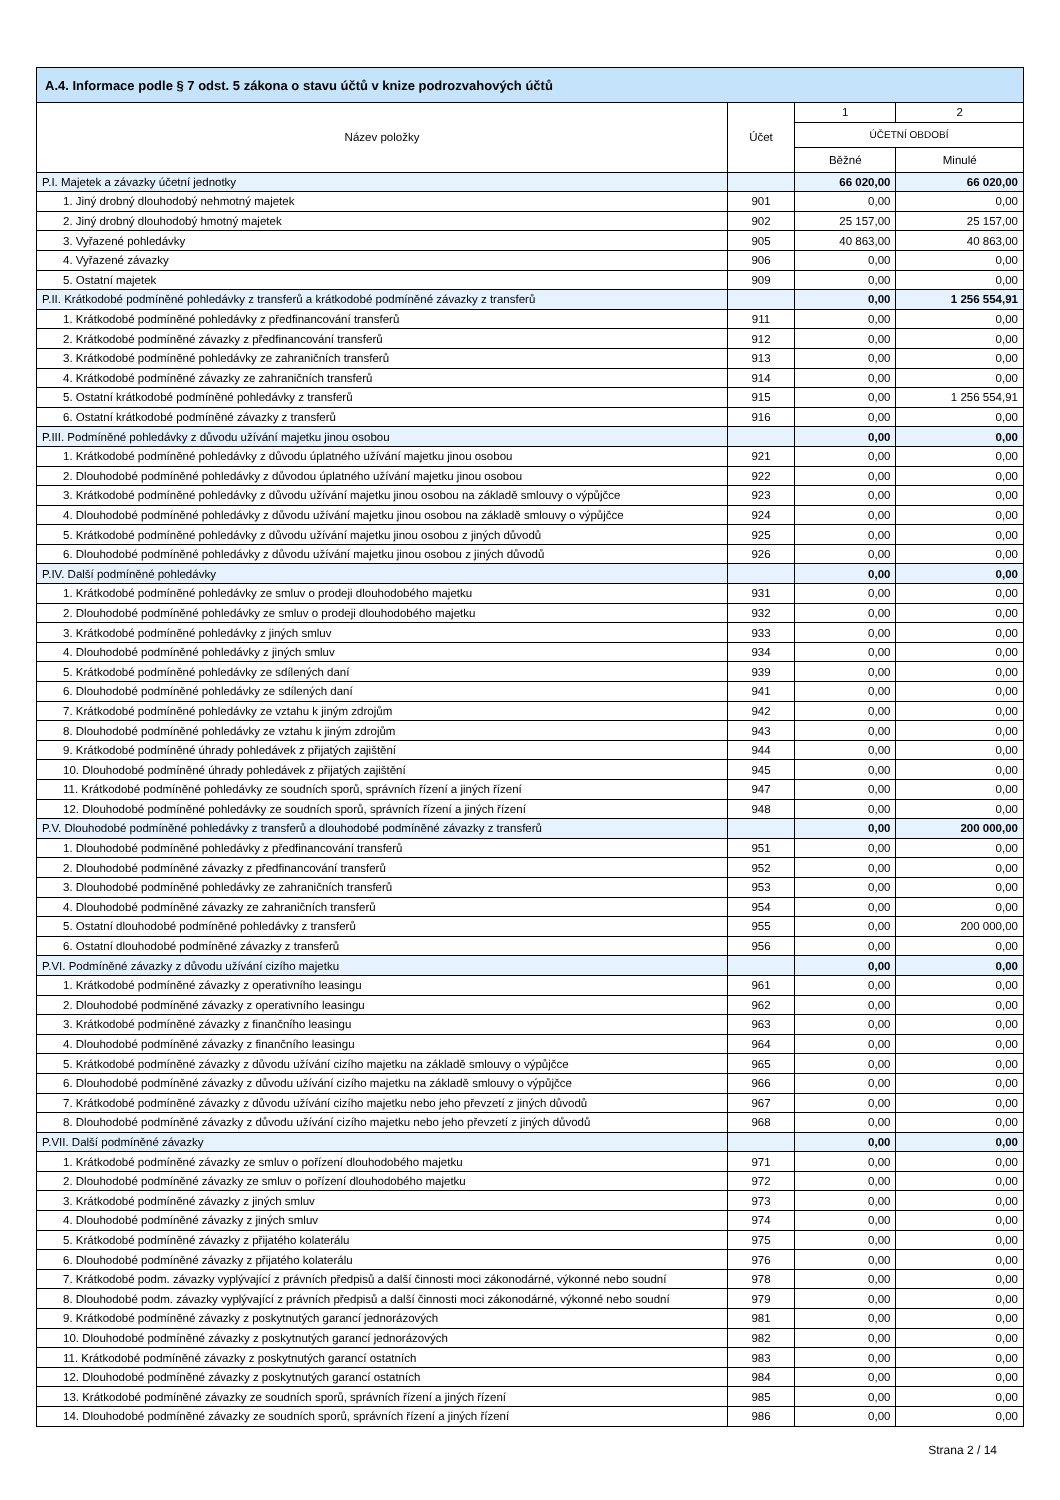| A.4. Informace podle § 7 odst. 5 zákona o stavu účtů v knize podrozvahových účtů | | | |
| --- | --- | --- | --- |
| Název položky | Účet | 1 | 2 |
| | | ÚČETNÍ OBDOBÍ | |
| | | Běžné | Minulé |
| P.I. Majetek a závazky účetní jednotky | | 66 020,00 | 66 020,00 |
| 1. Jiný drobný dlouhodobý nehmotný majetek | 901 | 0,00 | 0,00 |
| 2. Jiný drobný dlouhodobý hmotný majetek | 902 | 25 157,00 | 25 157,00 |
| 3. Vyřazené pohledávky | 905 | 40 863,00 | 40 863,00 |
| 4. Vyřazené závazky | 906 | 0,00 | 0,00 |
| 5. Ostatní majetek | 909 | 0,00 | 0,00 |
| P.II. Krátkodobé podmíněné pohledávky z transferů a krátkodobé podmíněné závazky z transferů | | 0,00 | 1 256 554,91 |
| 1. Krátkodobé podmíněné pohledávky z předfinancování transferů | 911 | 0,00 | 0,00 |
| 2. Krátkodobé podmíněné závazky z předfinancování transferů | 912 | 0,00 | 0,00 |
| 3. Krátkodobé podmíněné pohledávky ze zahraničních transferů | 913 | 0,00 | 0,00 |
| 4. Krátkodobé podmíněné závazky ze zahraničních transferů | 914 | 0,00 | 0,00 |
| 5. Ostatní krátkodobé podmíněné pohledávky z transferů | 915 | 0,00 | 1 256 554,91 |
| 6. Ostatní krátkodobé podmíněné závazky z transferů | 916 | 0,00 | 0,00 |
| P.III. Podmíněné pohledávky z důvodu užívání majetku jinou osobou | | 0,00 | 0,00 |
| 1. Krátkodobé podmíněné pohledávky z důvodu úplatného užívání majetku jinou osobou | 921 | 0,00 | 0,00 |
| 2. Dlouhodobé podmíněné pohledávky z důvodou úplatného užívání majetku jinou osobou | 922 | 0,00 | 0,00 |
| 3. Krátkodobé podmíněné pohledávky z důvodu užívání majetku jinou osobou na základě smlouvy o výpůjčce | 923 | 0,00 | 0,00 |
| 4. Dlouhodobé podmíněné pohledávky z důvodu užívání majetku jinou osobou na základě smlouvy o výpůjčce | 924 | 0,00 | 0,00 |
| 5. Krátkodobé podmíněné pohledávky z důvodu užívání majetku jinou osobou z jiných důvodů | 925 | 0,00 | 0,00 |
| 6. Dlouhodobé podmíněné pohledávky z důvodu užívání majetku jinou osobou z jiných důvodů | 926 | 0,00 | 0,00 |
| P.IV. Další podmíněné pohledávky | | 0,00 | 0,00 |
| 1. Krátkodobé podmíněné pohledávky ze smluv o prodeji dlouhodobého majetku | 931 | 0,00 | 0,00 |
| 2. Dlouhodobé podmíněné pohledávky ze smluv o prodeji dlouhodobého majetku | 932 | 0,00 | 0,00 |
| 3. Krátkodobé podmíněné pohledávky z jiných smluv | 933 | 0,00 | 0,00 |
| 4. Dlouhodobé podmíněné pohledávky z jiných smluv | 934 | 0,00 | 0,00 |
| 5. Krátkodobé podmíněné pohledávky ze sdílených daní | 939 | 0,00 | 0,00 |
| 6. Dlouhodobé podmíněné pohledávky ze sdílených daní | 941 | 0,00 | 0,00 |
| 7. Krátkodobé podmíněné pohledávky ze vztahu k jiným zdrojům | 942 | 0,00 | 0,00 |
| 8. Dlouhodobé podmíněné pohledávky ze vztahu k jiným zdrojům | 943 | 0,00 | 0,00 |
| 9. Krátkodobé podmíněné úhrady pohledávek z přijatých zajištění | 944 | 0,00 | 0,00 |
| 10. Dlouhodobé podmíněné úhrady pohledávek z přijatých zajištění | 945 | 0,00 | 0,00 |
| 11. Krátkodobé podmíněné pohledávky ze soudních sporů, správních řízení a jiných řízení | 947 | 0,00 | 0,00 |
| 12. Dlouhodobé podmíněné pohledávky ze soudních sporů, správních řízení a jiných řízení | 948 | 0,00 | 0,00 |
| P.V. Dlouhodobé podmíněné pohledávky z transferů a dlouhodobé podmíněné závazky z transferů | | 0,00 | 200 000,00 |
| 1. Dlouhodobé podmíněné pohledávky z předfinancování transferů | 951 | 0,00 | 0,00 |
| 2. Dlouhodobé podmíněné závazky z předfinancování transferů | 952 | 0,00 | 0,00 |
| 3. Dlouhodobé podmíněné pohledávky ze zahraničních transferů | 953 | 0,00 | 0,00 |
| 4. Dlouhodobé podmíněné závazky ze zahraničních transferů | 954 | 0,00 | 0,00 |
| 5. Ostatní dlouhodobé podmíněné pohledávky z transferů | 955 | 0,00 | 200 000,00 |
| 6. Ostatní dlouhodobé podmíněné závazky z transferů | 956 | 0,00 | 0,00 |
| P.VI. Podmíněné závazky z důvodu užívání cizího majetku | | 0,00 | 0,00 |
| 1. Krátkodobé podmíněné závazky z operativního leasingu | 961 | 0,00 | 0,00 |
| 2. Dlouhodobé podmíněné závazky z operativního leasingu | 962 | 0,00 | 0,00 |
| 3. Krátkodobé podmíněné závazky z finančního leasingu | 963 | 0,00 | 0,00 |
| 4. Dlouhodobé podmíněné závazky z finančního leasingu | 964 | 0,00 | 0,00 |
| 5. Krátkodobé podmíněné závazky z důvodu užívání cizího majetku na základě smlouvy o výpůjčce | 965 | 0,00 | 0,00 |
| 6. Dlouhodobé podmíněné závazky z důvodu užívání cizího majetku na základě smlouvy o výpůjčce | 966 | 0,00 | 0,00 |
| 7. Krátkodobé podmíněné závazky z důvodu užívání cizího majetku nebo jeho převzetí z jiných důvodů | 967 | 0,00 | 0,00 |
| 8. Dlouhodobé podmíněné závazky z důvodu užívání cizího majetku nebo jeho převzetí z jiných důvodů | 968 | 0,00 | 0,00 |
| P.VII. Další podmíněné závazky | | 0,00 | 0,00 |
| 1. Krátkodobé podmíněné závazky ze smluv o pořízení dlouhodobého majetku | 971 | 0,00 | 0,00 |
| 2. Dlouhodobé podmíněné závazky ze smluv o pořízení dlouhodobého majetku | 972 | 0,00 | 0,00 |
| 3. Krátkodobé podmíněné závazky z jiných smluv | 973 | 0,00 | 0,00 |
| 4. Dlouhodobé podmíněné závazky z jiných smluv | 974 | 0,00 | 0,00 |
| 5. Krátkodobé podmíněné závazky z přijatého kolaterálu | 975 | 0,00 | 0,00 |
| 6. Dlouhodobé podmíněné závazky z přijatého kolaterálu | 976 | 0,00 | 0,00 |
| 7. Krátkodobé podm. závazky vyplývající z právních předpisů a další činnosti moci zákonodárné, výkonné nebo soudní | 978 | 0,00 | 0,00 |
| 8. Dlouhodobé podm. závazky vyplývající z právních předpisů a další činnosti moci zákonodárné, výkonné nebo soudní | 979 | 0,00 | 0,00 |
| 9. Krátkodobé podmíněné závazky z poskytnutých garancí jednorázových | 981 | 0,00 | 0,00 |
| 10. Dlouhodobé podmíněné závazky z poskytnutých garancí jednorázových | 982 | 0,00 | 0,00 |
| 11. Krátkodobé podmíněné závazky z poskytnutých garancí ostatních | 983 | 0,00 | 0,00 |
| 12. Dlouhodobé podmíněné závazky z poskytnutých garancí ostatních | 984 | 0,00 | 0,00 |
| 13. Krátkodobé podmíněné závazky ze soudních sporů, správních řízení a jiných řízení | 985 | 0,00 | 0,00 |
| 14. Dlouhodobé podmíněné závazky ze soudních sporů, správních řízení a jiných řízení | 986 | 0,00 | 0,00 |
Strana 2 / 14